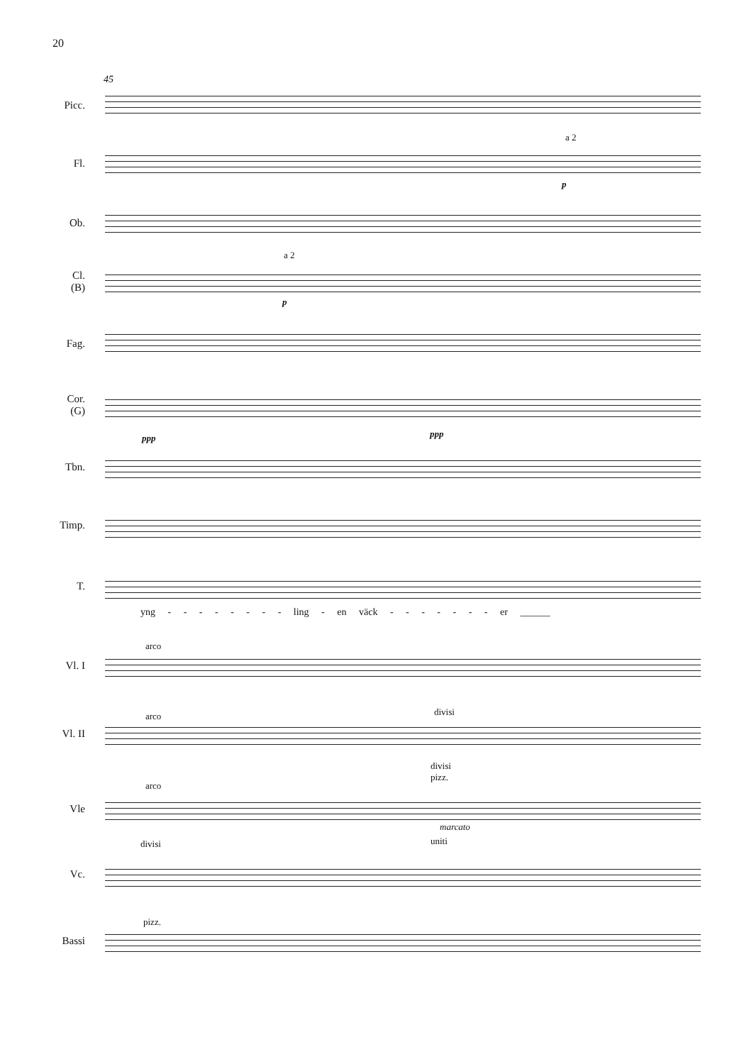20
45
Picc.
Fl.
a 2
p
Ob.
Cl.
(B)
a 2
p
Fag.
Cor.
(G)
ppp ppp
Tbn.
Timp.
T.
yng - - - - - - - - ling - en väck - - - - - - - er ______
Vl. I
arco
Vl. II
arco divisi
Vle
arco
divisi
pizz.
marcato
uniti
Vc.
divisi
Bassi
pizz.